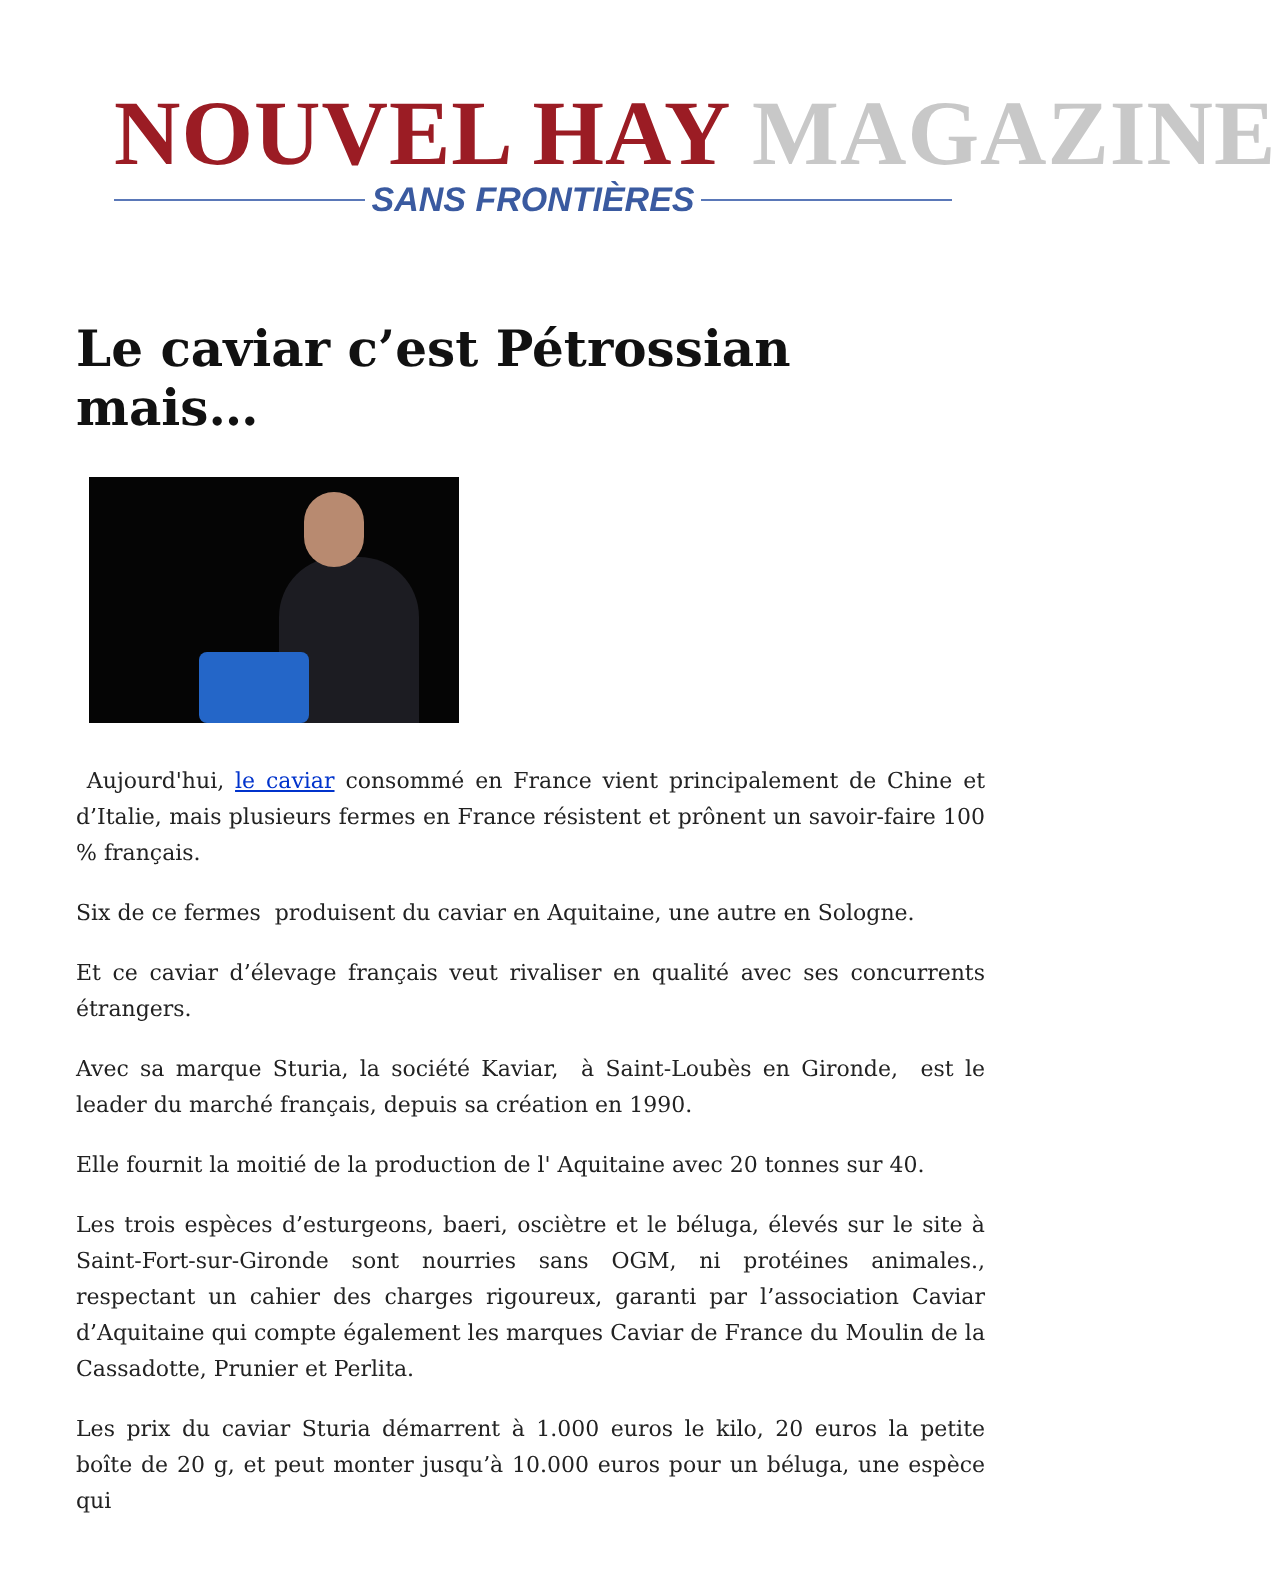NOUVEL HAY MAGAZINE
SANS FRONTIÈRES
Le caviar c’est Pétrossian mais…
Aujourd'hui, le caviar consommé en France vient principalement de Chine et d’Italie, mais plusieurs fermes en France résistent et prônent un savoir-faire 100 % français.
Six de ce fermes produisent du caviar en Aquitaine, une autre en Sologne.
Et ce caviar d’élevage français veut rivaliser en qualité avec ses concurrents étrangers.
Avec sa marque Sturia, la société Kaviar, à Saint-Loubès en Gironde, est le leader du marché français, depuis sa création en 1990.
Elle fournit la moitié de la production de l' Aquitaine avec 20 tonnes sur 40.
Les trois espèces d’esturgeons, baeri, osciètre et le béluga, élevés sur le site à Saint-Fort-sur-Gironde sont nourries sans OGM, ni protéines animales., respectant un cahier des charges rigoureux, garanti par l’association Caviar d’Aquitaine qui compte également les marques Caviar de France du Moulin de la Cassadotte, Prunier et Perlita.
Les prix du caviar Sturia démarrent à 1.000 euros le kilo, 20 euros la petite boîte de 20 g, et peut monter jusqu’à 10.000 euros pour un béluga, une espèce qui